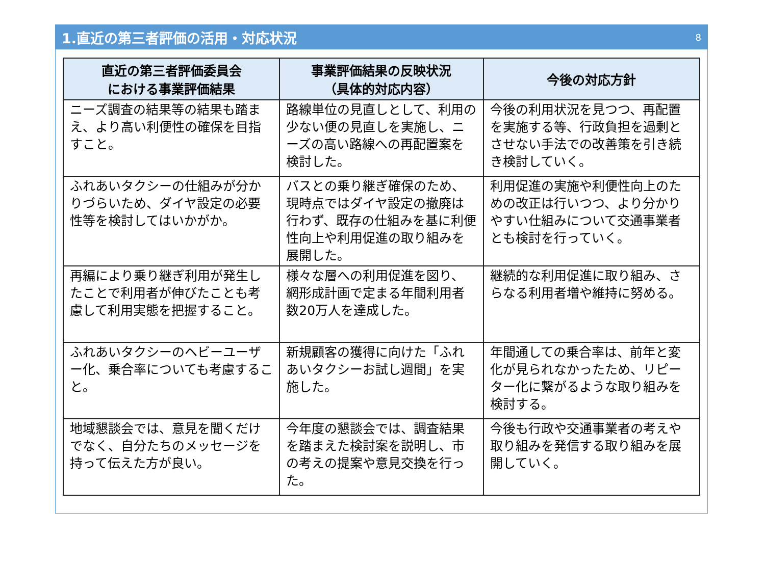1.直近の第三者評価の活用・対応状況
8
| 直近の第三者評価委員会 における事業評価結果 | 事業評価結果の反映状況 （具体的対応内容） | 今後の対応方針 |
| --- | --- | --- |
| ニーズ調査の結果等の結果も踏まえ、より高い利便性の確保を目指すこと。 | 路線単位の見直しとして、利用の少ない便の見直しを実施し、ニーズの高い路線への再配置案を検討した。 | 今後の利用状況を見つつ、再配置を実施する等、行政負担を過剰とさせない手法での改善策を引き続き検討していく。 |
| ふれあいタクシーの仕組みが分かりづらいため、ダイヤ設定の必要性等を検討してはいかがか。 | バスとの乗り継ぎ確保のため、現時点ではダイヤ設定の撤廃は行わず、既存の仕組みを基に利便性向上や利用促進の取り組みを展開した。 | 利用促進の実施や利便性向上のための改正は行いつつ、より分かりやすい仕組みについて交通事業者とも検討を行っていく。 |
| 再編により乗り継ぎ利用が発生したことで利用者が伸びたことも考慮して利用実態を把握すること。 | 様々な層への利用促進を図り、網形成計画で定まる年間利用者数20万人を達成した。 | 継続的な利用促進に取り組み、さらなる利用者増や維持に努める。 |
| ふれあいタクシーのヘビーユーザー化、乗合率についても考慮すること。 | 新規顧客の獲得に向けた「ふれあいタクシーお試し週間」を実施した。 | 年間通しての乗合率は、前年と変化が見られなかったため、リピーター化に繋がるような取り組みを検討する。 |
| 地域懇談会では、意見を聞くだけでなく、自分たちのメッセージを持って伝えた方が良い。 | 今年度の懇談会では、調査結果を踏まえた検討案を説明し、市の考えの提案や意見交換を行った。 | 今後も行政や交通事業者の考えや取り組みを発信する取り組みを展開していく。 |